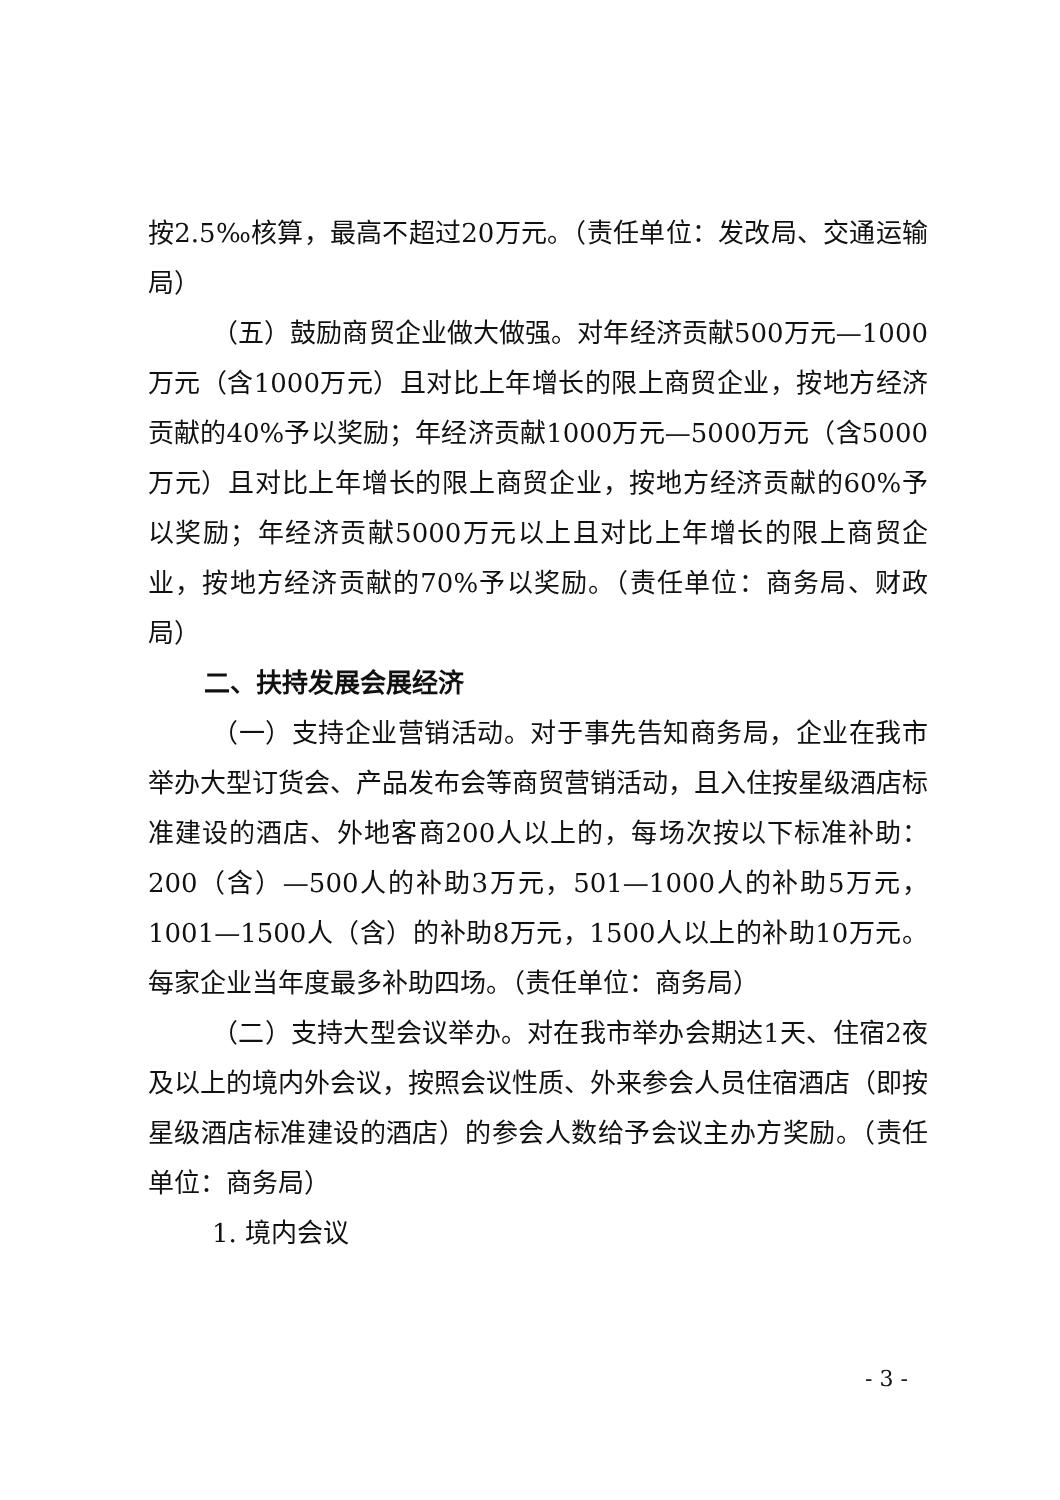按2.5‰核算，最高不超过20万元。（责任单位：发改局、交通运输局）
（五）鼓励商贸企业做大做强。对年经济贡献500万元—1000万元（含1000万元）且对比上年增长的限上商贸企业，按地方经济贡献的40%予以奖励；年经济贡献1000万元—5000万元（含5000万元）且对比上年增长的限上商贸企业，按地方经济贡献的60%予以奖励；年经济贡献5000万元以上且对比上年增长的限上商贸企业，按地方经济贡献的70%予以奖励。（责任单位：商务局、财政局）
二、扶持发展会展经济
（一）支持企业营销活动。对于事先告知商务局，企业在我市举办大型订货会、产品发布会等商贸营销活动，且入住按星级酒店标准建设的酒店、外地客商200人以上的，每场次按以下标准补助：200（含）—500人的补助3万元，501—1000人的补助5万元，1001—1500人（含）的补助8万元，1500人以上的补助10万元。每家企业当年度最多补助四场。（责任单位：商务局）
（二）支持大型会议举办。对在我市举办会期达1天、住宿2夜及以上的境内外会议，按照会议性质、外来参会人员住宿酒店（即按星级酒店标准建设的酒店）的参会人数给予会议主办方奖励。（责任单位：商务局）
1. 境内会议
- 3 -